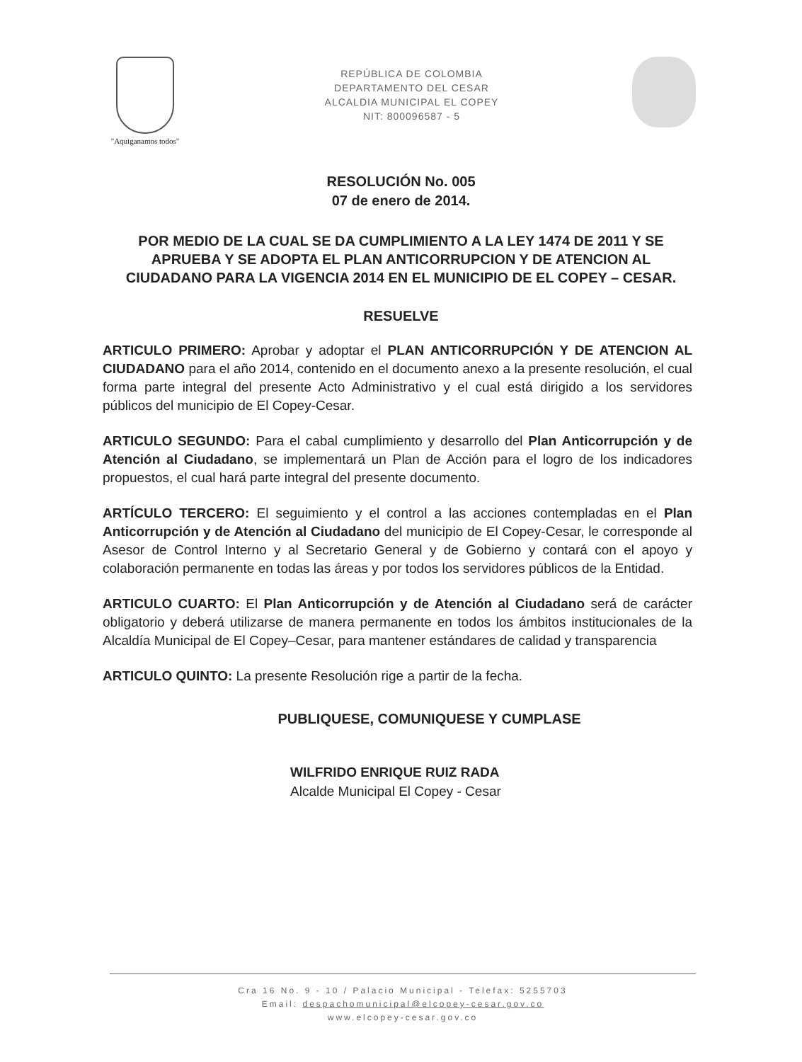"Aquiganamos todos"
REPÚBLICA DE COLOMBIA
DEPARTAMENTO DEL CESAR
ALCALDIA MUNICIPAL EL COPEY
NIT: 800096587 - 5
RESOLUCIÓN No. 005
07 de enero de 2014.
POR MEDIO DE LA CUAL SE DA CUMPLIMIENTO A LA LEY 1474 DE 2011 Y SE APRUEBA Y SE ADOPTA EL PLAN ANTICORRUPCION Y DE ATENCION AL CIUDADANO PARA LA VIGENCIA 2014 EN EL MUNICIPIO DE EL COPEY – CESAR.
RESUELVE
ARTICULO PRIMERO: Aprobar y adoptar el PLAN ANTICORRUPCIÓN Y DE ATENCION AL CIUDADANO para el año 2014, contenido en el documento anexo a la presente resolución, el cual forma parte integral del presente Acto Administrativo y el cual está dirigido a los servidores públicos del municipio de El Copey-Cesar.
ARTICULO SEGUNDO: Para el cabal cumplimiento y desarrollo del Plan Anticorrupción y de Atención al Ciudadano, se implementará un Plan de Acción para el logro de los indicadores propuestos, el cual hará parte integral del presente documento.
ARTÍCULO TERCERO: El seguimiento y el control a las acciones contempladas en el Plan Anticorrupción y de Atención al Ciudadano del municipio de El Copey-Cesar, le corresponde al Asesor de Control Interno y al Secretario General y de Gobierno y contará con el apoyo y colaboración permanente en todas las áreas y por todos los servidores públicos de la Entidad.
ARTICULO CUARTO: El Plan Anticorrupción y de Atención al Ciudadano será de carácter obligatorio y deberá utilizarse de manera permanente en todos los ámbitos institucionales de la Alcaldía Municipal de El Copey–Cesar, para mantener estándares de calidad y transparencia
ARTICULO QUINTO: La presente Resolución rige a partir de la fecha.
PUBLIQUESE, COMUNIQUESE Y CUMPLASE
WILFRIDO ENRIQUE RUIZ RADA
Alcalde Municipal El Copey - Cesar
Cra 16 No. 9 - 10 / Palacio Municipal - Telefax: 5255703
Email: despachomunicipal@elcopey-cesar.gov.co
www.elcopey-cesar.gov.co